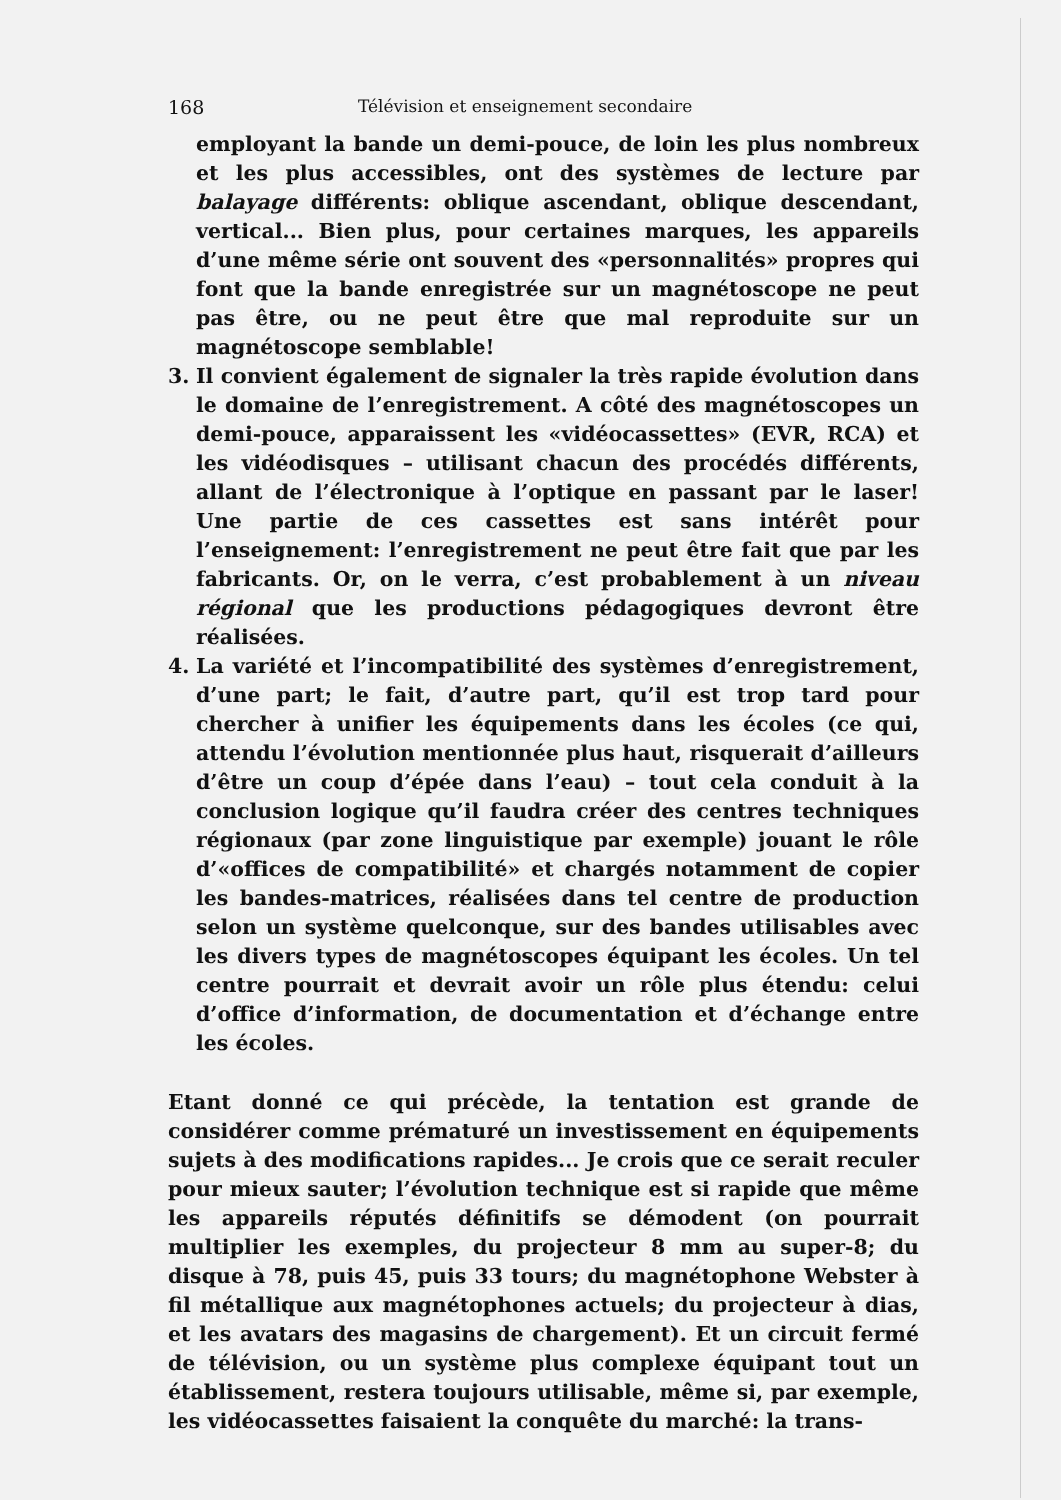168 Télévision et enseignement secondaire
employant la bande un demi-pouce, de loin les plus nombreux et les plus accessibles, ont des systèmes de lecture par balayage différents: oblique ascendant, oblique descendant, vertical... Bien plus, pour certaines marques, les appareils d’une même série ont souvent des «personnalités» propres qui font que la bande enregistrée sur un magnétoscope ne peut pas être, ou ne peut être que mal reproduite sur un magnétoscope semblable!
3. Il convient également de signaler la très rapide évolution dans le domaine de l’enregistrement. A côté des magnétoscopes un demi-pouce, apparaissent les «vidéocassettes» (EVR, RCA) et les vidéodisques – utilisant chacun des procédés différents, allant de l’électronique à l’optique en passant par le laser! Une partie de ces cassettes est sans intérêt pour l’enseignement: l’enregistrement ne peut être fait que par les fabricants. Or, on le verra, c’est probablement à un niveau régional que les productions pédagogiques devront être réalisées.
4. La variété et l’incompatibilité des systèmes d’enregistrement, d’une part; le fait, d’autre part, qu’il est trop tard pour chercher à unifier les équipements dans les écoles (ce qui, attendu l’évolution mentionnée plus haut, risquerait d’ailleurs d’être un coup d’épée dans l’eau) – tout cela conduit à la conclusion logique qu’il faudra créer des centres techniques régionaux (par zone linguistique par exemple) jouant le rôle d’«offices de compatibilité» et chargés notamment de copier les bandes-matrices, réalisées dans tel centre de production selon un système quelconque, sur des bandes utilisables avec les divers types de magnétoscopes équipant les écoles. Un tel centre pourrait et devrait avoir un rôle plus étendu: celui d’office d’information, de documentation et d’échange entre les écoles.
Etant donné ce qui précède, la tentation est grande de considérer comme prématuré un investissement en équipements sujets à des modifications rapides... Je crois que ce serait reculer pour mieux sauter; l’évolution technique est si rapide que même les appareils réputés définitifs se démodent (on pourrait multiplier les exemples, du projecteur 8 mm au super-8; du disque à 78, puis 45, puis 33 tours; du magnétophone Webster à fil métallique aux magnétophones actuels; du projecteur à dias, et les avatars des magasins de chargement). Et un circuit fermé de télévision, ou un système plus complexe équipant tout un établissement, restera toujours utilisable, même si, par exemple, les vidéocassettes faisaient la conquête du marché: la trans-